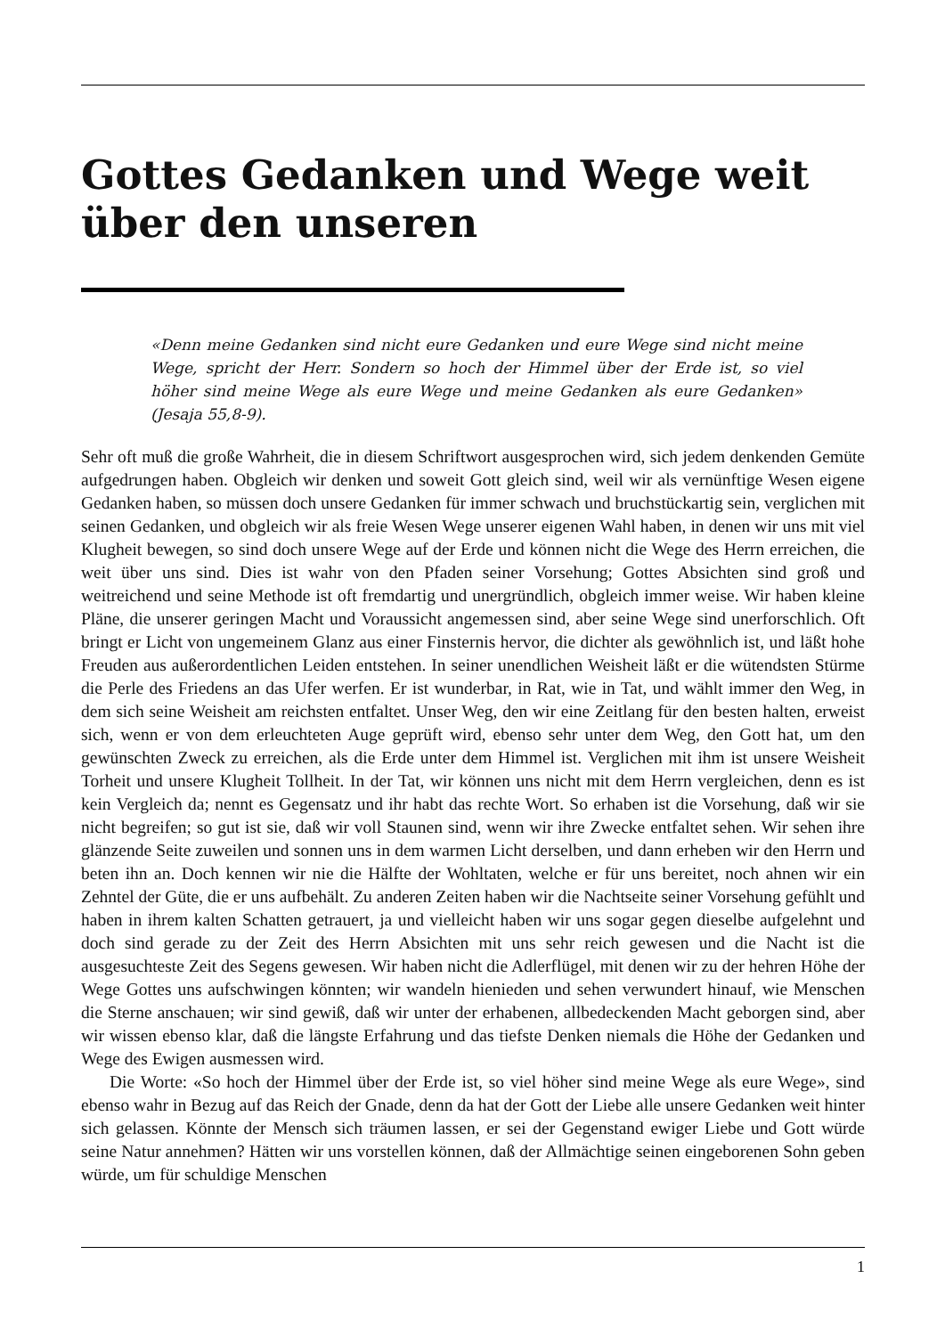Gottes Gedanken und Wege weit über den unseren
«Denn meine Gedanken sind nicht eure Gedanken und eure Wege sind nicht meine Wege, spricht der Herr. Sondern so hoch der Himmel über der Erde ist, so viel höher sind meine Wege als eure Wege und meine Gedanken als eure Gedanken» (Jesaja 55,8-9).
Sehr oft muß die große Wahrheit, die in diesem Schriftwort ausgesprochen wird, sich jedem denkenden Gemüte aufgedrungen haben. Obgleich wir denken und soweit Gott gleich sind, weil wir als vernünftige Wesen eigene Gedanken haben, so müssen doch unsere Gedanken für immer schwach und bruchstückartig sein, verglichen mit seinen Gedanken, und obgleich wir als freie Wesen Wege unserer eigenen Wahl haben, in denen wir uns mit viel Klugheit bewegen, so sind doch unsere Wege auf der Erde und können nicht die Wege des Herrn erreichen, die weit über uns sind. Dies ist wahr von den Pfaden seiner Vorsehung; Gottes Absichten sind groß und weitreichend und seine Methode ist oft fremdartig und unergründlich, obgleich immer weise. Wir haben kleine Pläne, die unserer geringen Macht und Voraussicht angemessen sind, aber seine Wege sind unerforschlich. Oft bringt er Licht von ungemeinem Glanz aus einer Finsternis hervor, die dichter als gewöhnlich ist, und läßt hohe Freuden aus außerordentlichen Leiden entstehen. In seiner unendlichen Weisheit läßt er die wütendsten Stürme die Perle des Friedens an das Ufer werfen. Er ist wunderbar, in Rat, wie in Tat, und wählt immer den Weg, in dem sich seine Weisheit am reichsten entfaltet. Unser Weg, den wir eine Zeitlang für den besten halten, erweist sich, wenn er von dem erleuchteten Auge geprüft wird, ebenso sehr unter dem Weg, den Gott hat, um den gewünschten Zweck zu erreichen, als die Erde unter dem Himmel ist. Verglichen mit ihm ist unsere Weisheit Torheit und unsere Klugheit Tollheit. In der Tat, wir können uns nicht mit dem Herrn vergleichen, denn es ist kein Vergleich da; nennt es Gegensatz und ihr habt das rechte Wort. So erhaben ist die Vorsehung, daß wir sie nicht begreifen; so gut ist sie, daß wir voll Staunen sind, wenn wir ihre Zwecke entfaltet sehen. Wir sehen ihre glänzende Seite zuweilen und sonnen uns in dem warmen Licht derselben, und dann erheben wir den Herrn und beten ihn an. Doch kennen wir nie die Hälfte der Wohltaten, welche er für uns bereitet, noch ahnen wir ein Zehntel der Güte, die er uns aufbehält. Zu anderen Zeiten haben wir die Nachtseite seiner Vorsehung gefühlt und haben in ihrem kalten Schatten getrauert, ja und vielleicht haben wir uns sogar gegen dieselbe aufgelehnt und doch sind gerade zu der Zeit des Herrn Absichten mit uns sehr reich gewesen und die Nacht ist die ausgesuchteste Zeit des Segens gewesen. Wir haben nicht die Adlerflügel, mit denen wir zu der hehren Höhe der Wege Gottes uns aufschwingen könnten; wir wandeln hienieden und sehen verwundert hinauf, wie Menschen die Sterne anschauen; wir sind gewiß, daß wir unter der erhabenen, allbedeckenden Macht geborgen sind, aber wir wissen ebenso klar, daß die längste Erfahrung und das tiefste Denken niemals die Höhe der Gedanken und Wege des Ewigen ausmessen wird.
Die Worte: «So hoch der Himmel über der Erde ist, so viel höher sind meine Wege als eure Wege», sind ebenso wahr in Bezug auf das Reich der Gnade, denn da hat der Gott der Liebe alle unsere Gedanken weit hinter sich gelassen. Könnte der Mensch sich träumen lassen, er sei der Gegenstand ewiger Liebe und Gott würde seine Natur annehmen? Hätten wir uns vorstellen können, daß der Allmächtige seinen eingeborenen Sohn geben würde, um für schuldige Menschen
1